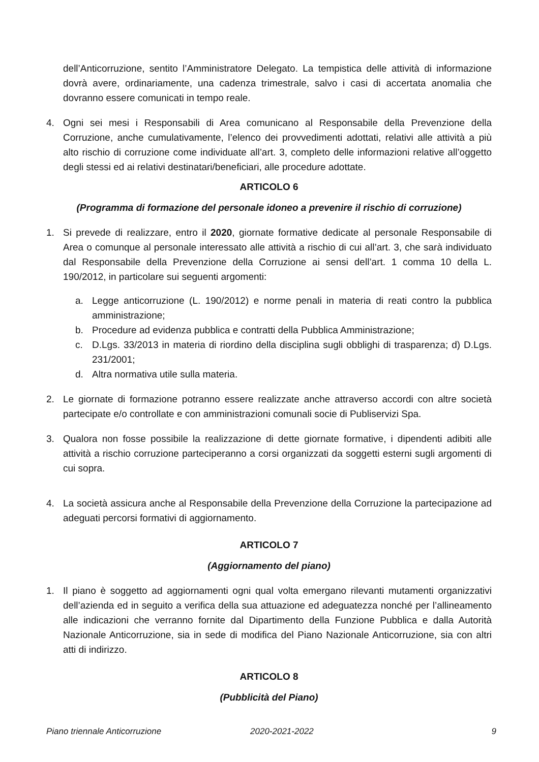dell’Anticorruzione, sentito l’Amministratore Delegato. La tempistica delle attività di informazione dovrà avere, ordinariamente, una cadenza trimestrale, salvo i casi di accertata anomalia che dovranno essere comunicati in tempo reale.
4. Ogni sei mesi i Responsabili di Area comunicano al Responsabile della Prevenzione della Corruzione, anche cumulativamente, l’elenco dei provvedimenti adottati, relativi alle attività a più alto rischio di corruzione come individuate all’art. 3, completo delle informazioni relative all’oggetto degli stessi ed ai relativi destinatari/beneficiari, alle procedure adottate.
ARTICOLO 6
(Programma di formazione del personale idoneo a prevenire il rischio di corruzione)
1. Si prevede di realizzare, entro il 2020, giornate formative dedicate al personale Responsabile di Area o comunque al personale interessato alle attività a rischio di cui all’art. 3, che sarà individuato dal Responsabile della Prevenzione della Corruzione ai sensi dell’art. 1 comma 10 della L. 190/2012, in particolare sui seguenti argomenti:
a. Legge anticorruzione (L. 190/2012) e norme penali in materia di reati contro la pubblica amministrazione;
b. Procedure ad evidenza pubblica e contratti della Pubblica Amministrazione;
c. D.Lgs. 33/2013 in materia di riordino della disciplina sugli obblighi di trasparenza; d) D.Lgs. 231/2001;
d. Altra normativa utile sulla materia.
2. Le giornate di formazione potranno essere realizzate anche attraverso accordi con altre società partecipate e/o controllate e con amministrazioni comunali socie di Publiservizi Spa.
3. Qualora non fosse possibile la realizzazione di dette giornate formative, i dipendenti adibiti alle attività a rischio corruzione parteciperanno a corsi organizzati da soggetti esterni sugli argomenti di cui sopra.
4. La società assicura anche al Responsabile della Prevenzione della Corruzione la partecipazione ad adeguati percorsi formativi di aggiornamento.
ARTICOLO 7
(Aggiornamento del piano)
1. Il piano è soggetto ad aggiornamenti ogni qual volta emergano rilevanti mutamenti organizzativi dell’azienda ed in seguito a verifica della sua attuazione ed adeguatezza nonché per l’allineamento alle indicazioni che verranno fornite dal Dipartimento della Funzione Pubblica e dalla Autorità Nazionale Anticorruzione, sia in sede di modifica del Piano Nazionale Anticorruzione, sia con altri atti di indirizzo.
ARTICOLO 8
(Pubblicità del Piano)
Piano triennale Anticorruzione 2020-2021-2022 9